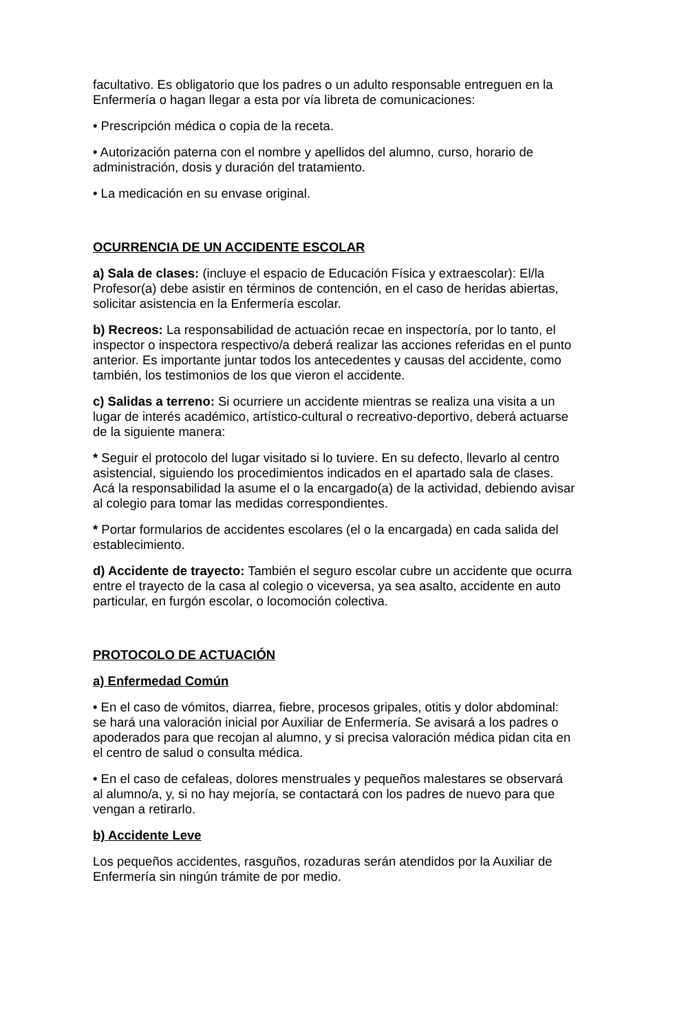facultativo. Es obligatorio que los padres o un adulto responsable entreguen en la Enfermería o hagan llegar a esta por vía libreta de comunicaciones:
• Prescripción médica o copia de la receta.
• Autorización paterna con el nombre y apellidos del alumno, curso, horario de administración, dosis y duración del tratamiento.
• La medicación en su envase original.
OCURRENCIA DE UN ACCIDENTE ESCOLAR
a) Sala de clases: (incluye el espacio de Educación Física y extraescolar): El/la Profesor(a) debe asistir en términos de contención, en el caso de heridas abiertas, solicitar asistencia en la Enfermería escolar.
b) Recreos: La responsabilidad de actuación recae en inspectoría, por lo tanto, el inspector o inspectora respectivo/a deberá realizar las acciones referidas en el punto anterior. Es importante juntar todos los antecedentes y causas del accidente, como también, los testimonios de los que vieron el accidente.
c) Salidas a terreno: Si ocurriere un accidente mientras se realiza una visita a un lugar de interés académico, artístico-cultural o recreativo-deportivo, deberá actuarse de la siguiente manera:
* Seguir el protocolo del lugar visitado si lo tuviere. En su defecto, llevarlo al centro asistencial, siguiendo los procedimientos indicados en el apartado sala de clases. Acá la responsabilidad la asume el o la encargado(a) de la actividad, debiendo avisar al colegio para tomar las medidas correspondientes.
* Portar formularios de accidentes escolares (el o la encargada) en cada salida del establecimiento.
d) Accidente de trayecto: También el seguro escolar cubre un accidente que ocurra entre el trayecto de la casa al colegio o viceversa, ya sea asalto, accidente en auto particular, en furgón escolar, o locomoción colectiva.
PROTOCOLO DE ACTUACIÓN
a) Enfermedad Común
• En el caso de vómitos, diarrea, fiebre, procesos gripales, otitis y dolor abdominal: se hará una valoración inicial por Auxiliar de Enfermería. Se avisará a los padres o apoderados para que recojan al alumno, y si precisa valoración médica pidan cita en el centro de salud o consulta médica.
• En el caso de cefaleas, dolores menstruales y pequeños malestares se observará al alumno/a, y, si no hay mejoría, se contactará con los padres de nuevo para que vengan a retirarlo.
b) Accidente Leve
Los pequeños accidentes, rasguños, rozaduras serán atendidos por la Auxiliar de Enfermería sin ningún trámite de por medio.